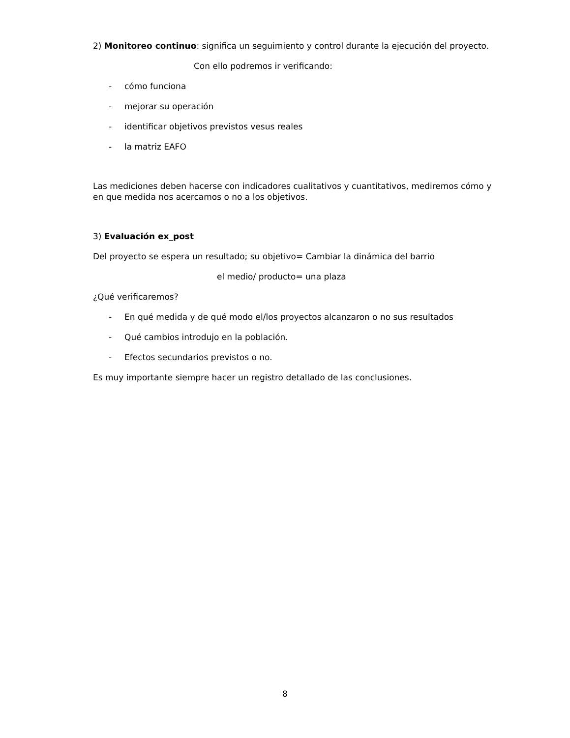2) Monitoreo continuo: significa un seguimiento y control durante la ejecución del proyecto.
Con ello podremos ir verificando:
- cómo funciona
- mejorar su operación
- identificar objetivos previstos vesus reales
- la matriz EAFO
Las mediciones deben hacerse con indicadores cualitativos y cuantitativos, mediremos cómo y en que medida nos acercamos o no a los objetivos.
3) Evaluación ex_post
Del proyecto se espera un resultado; su objetivo= Cambiar la dinámica del barrio
el medio/ producto= una plaza
¿Qué verificaremos?
- En qué medida y de qué modo el/los proyectos alcanzaron o no sus resultados
- Qué cambios introdujo en la población.
- Efectos secundarios previstos o no.
Es muy importante siempre hacer un registro detallado de las conclusiones.
8